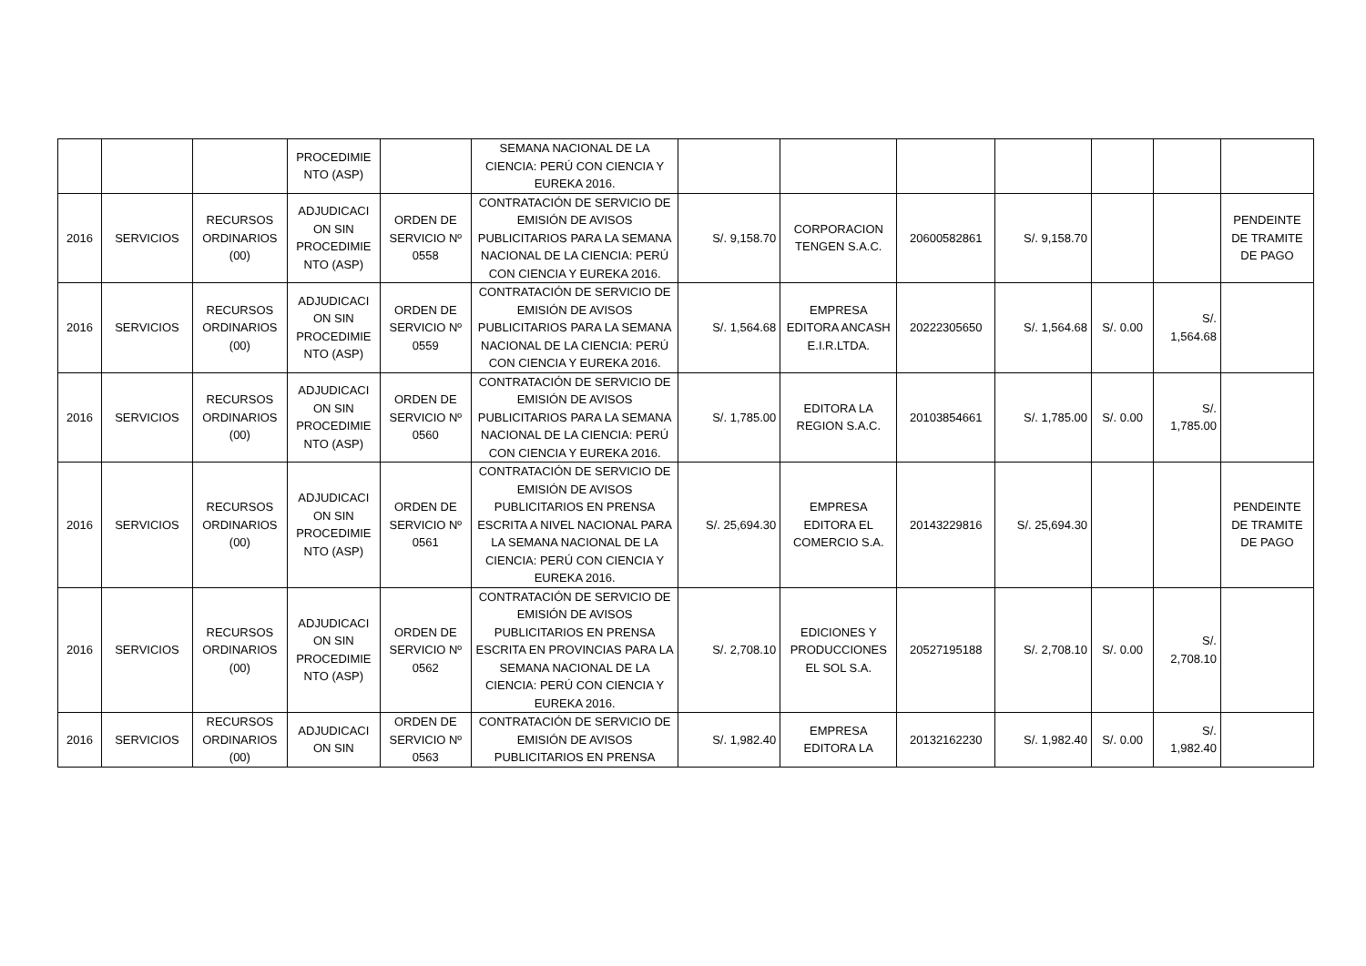| | | | PROCEDIMIE NTO (ASP) | | SEMANA NACIONAL DE LA CIENCIA: PERÚ CON CIENCIA Y EUREKA 2016. | | | | | | | |
| 2016 | SERVICIOS | RECURSOS ORDINARIOS (00) | ADJUDICACI ON SIN PROCEDIMIE NTO (ASP) | ORDEN DE SERVICIO Nº 0558 | CONTRATACIÓN DE SERVICIO DE EMISIÓN DE AVISOS PUBLICITARIOS PARA LA SEMANA NACIONAL DE LA CIENCIA: PERÚ CON CIENCIA Y EUREKA 2016. | S/. 9,158.70 | CORPORACION TENGEN S.A.C. | 20600582861 | S/. 9,158.70 | | | PENDEINTE DE TRAMITE DE PAGO |
| 2016 | SERVICIOS | RECURSOS ORDINARIOS (00) | ADJUDICACI ON SIN PROCEDIMIE NTO (ASP) | ORDEN DE SERVICIO Nº 0559 | CONTRATACIÓN DE SERVICIO DE EMISIÓN DE AVISOS PUBLICITARIOS PARA LA SEMANA NACIONAL DE LA CIENCIA: PERÚ CON CIENCIA Y EUREKA 2016. | S/. 1,564.68 | EMPRESA EDITORA ANCASH E.I.R.LTDA. | 20222305650 | S/. 1,564.68 | S/. 0.00 | S/. 1,564.68 | |
| 2016 | SERVICIOS | RECURSOS ORDINARIOS (00) | ADJUDICACI ON SIN PROCEDIMIE NTO (ASP) | ORDEN DE SERVICIO Nº 0560 | CONTRATACIÓN DE SERVICIO DE EMISIÓN DE AVISOS PUBLICITARIOS PARA LA SEMANA NACIONAL DE LA CIENCIA: PERÚ CON CIENCIA Y EUREKA 2016. | S/. 1,785.00 | EDITORA LA REGION S.A.C. | 20103854661 | S/. 1,785.00 | S/. 0.00 | S/. 1,785.00 | |
| 2016 | SERVICIOS | RECURSOS ORDINARIOS (00) | ADJUDICACI ON SIN PROCEDIMIE NTO (ASP) | ORDEN DE SERVICIO Nº 0561 | CONTRATACIÓN DE SERVICIO DE EMISIÓN DE AVISOS PUBLICITARIOS EN PRENSA ESCRITA A NIVEL NACIONAL PARA LA SEMANA NACIONAL DE LA CIENCIA: PERÚ CON CIENCIA Y EUREKA 2016. | S/. 25,694.30 | EMPRESA EDITORA EL COMERCIO S.A. | 20143229816 | S/. 25,694.30 | | | PENDEINTE DE TRAMITE DE PAGO |
| 2016 | SERVICIOS | RECURSOS ORDINARIOS (00) | ADJUDICACI ON SIN PROCEDIMIE NTO (ASP) | ORDEN DE SERVICIO Nº 0562 | CONTRATACIÓN DE SERVICIO DE EMISIÓN DE AVISOS PUBLICITARIOS EN PRENSA ESCRITA EN PROVINCIAS PARA LA SEMANA NACIONAL DE LA CIENCIA: PERÚ CON CIENCIA Y EUREKA 2016. | S/. 2,708.10 | EDICIONES Y PRODUCCIONES EL SOL S.A. | 20527195188 | S/. 2,708.10 | S/. 0.00 | S/. 2,708.10 | |
| 2016 | SERVICIOS | RECURSOS ORDINARIOS (00) | ADJUDICACI ON SIN | ORDEN DE SERVICIO Nº 0563 | CONTRATACIÓN DE SERVICIO DE EMISIÓN DE AVISOS PUBLICITARIOS EN PRENSA | S/. 1,982.40 | EMPRESA EDITORA LA | 20132162230 | S/. 1,982.40 | S/. 0.00 | S/. 1,982.40 | |